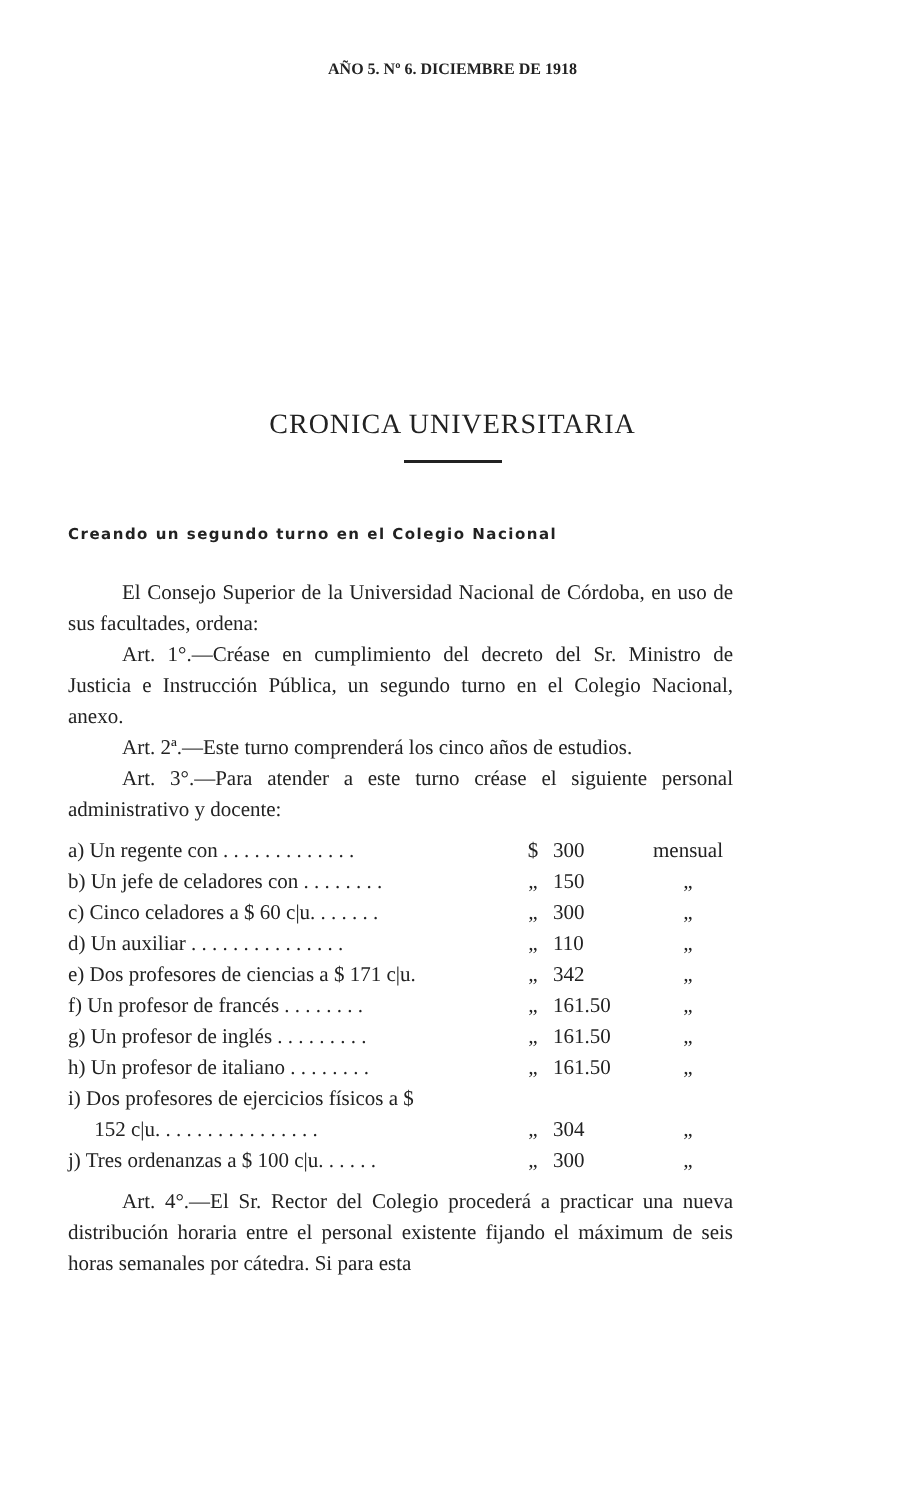AÑO 5. Nº 6. DICIEMBRE DE 1918
CRONICA UNIVERSITARIA
Creando un segundo turno en el Colegio Nacional
El Consejo Superior de la Universidad Nacional de Córdoba, en uso de sus facultades, ordena:
Art. 1°.—Créase en cumplimiento del decreto del Sr. Ministro de Justicia e Instrucción Pública, un segundo turno en el Colegio Nacional, anexo.
Art. 2ª.—Este turno comprenderá los cinco años de estudios.
Art. 3°.—Para atender a este turno créase el siguiente personal administrativo y docente:
| a) Un regente con . . . . . . . . . . . . . | $ | 300 | mensual |
| b) Un jefe de celadores con . . . . . . . . | „ | 150 | „ |
| c) Cinco celadores a $ 60 c/u. . . . . . . | „ | 300 | „ |
| d) Un auxiliar . . . . . . . . . . . . . . . | „ | 110 | „ |
| e) Dos profesores de ciencias a $ 171 c/u. | „ | 342 | „ |
| f) Un profesor de francés . . . . . . . . | „ | 161.50 | „ |
| g) Un profesor de inglés . . . . . . . . . | „ | 161.50 | „ |
| h) Un profesor de italiano . . . . . . . . | „ | 161.50 | „ |
| i) Dos profesores de ejercicios físicos a $ | | | |
| 152 c/u. . . . . . . . . . . . . . . . | „ | 304 | „ |
| j) Tres ordenanzas a $ 100 c/u. . . . . . | „ | 300 | „ |
Art. 4°.—El Sr. Rector del Colegio procederá a practicar una nueva distribución horaria entre el personal existente fijando el máximum de seis horas semanales por cátedra. Si para esta